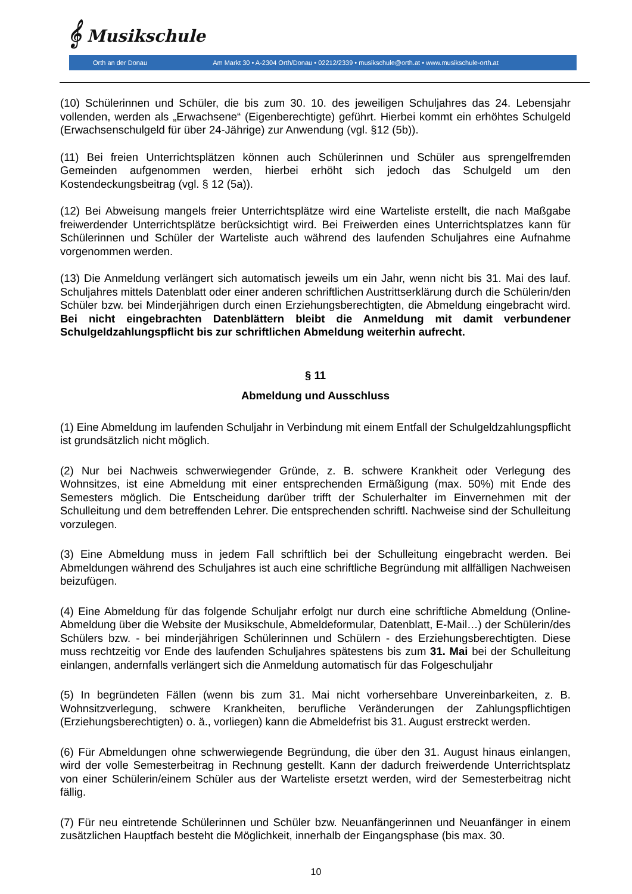𝄞 Musikschule
Orth an der Donau Am Markt 30 • A-2304 Orth/Donau • 02212/2339 • musikschule@orth.at • www.musikschule-orth.at
(10) Schülerinnen und Schüler, die bis zum 30. 10. des jeweiligen Schuljahres das 24. Lebensjahr vollenden, werden als „Erwachsene“ (Eigenberechtigte) geführt. Hierbei kommt ein erhöhtes Schulgeld (Erwachsenschulgeld für über 24-Jährige) zur Anwendung (vgl. §12 (5b)).
(11) Bei freien Unterrichtsplätzen können auch Schülerinnen und Schüler aus sprengelfremden Gemeinden aufgenommen werden, hierbei erhöht sich jedoch das Schulgeld um den Kostendeckungsbeitrag (vgl. § 12 (5a)).
(12) Bei Abweisung mangels freier Unterrichtsplätze wird eine Warteliste erstellt, die nach Maßgabe freiwerdender Unterrichtsplätze berücksichtigt wird. Bei Freiwerden eines Unterrichtsplatzes kann für Schülerinnen und Schüler der Warteliste auch während des laufenden Schuljahres eine Aufnahme vorgenommen werden.
(13) Die Anmeldung verlängert sich automatisch jeweils um ein Jahr, wenn nicht bis 31. Mai des lauf. Schuljahres mittels Datenblatt oder einer anderen schriftlichen Austrittserklärung durch die Schülerin/den Schüler bzw. bei Minderjährigen durch einen Erziehungsberechtigten, die Abmeldung eingebracht wird. Bei nicht eingebrachten Datenblättern bleibt die Anmeldung mit damit verbundener Schulgeldzahlungspflicht bis zur schriftlichen Abmeldung weiterhin aufrecht.
§ 11
Abmeldung und Ausschluss
(1) Eine Abmeldung im laufenden Schuljahr in Verbindung mit einem Entfall der Schulgeldzahlungspflicht ist grundsätzlich nicht möglich.
(2) Nur bei Nachweis schwerwiegender Gründe, z. B. schwere Krankheit oder Verlegung des Wohnsitzes, ist eine Abmeldung mit einer entsprechenden Ermäßigung (max. 50%) mit Ende des Semesters möglich. Die Entscheidung darüber trifft der Schulerhalter im Einvernehmen mit der Schulleitung und dem betreffenden Lehrer. Die entsprechenden schriftl. Nachweise sind der Schulleitung vorzulegen.
(3) Eine Abmeldung muss in jedem Fall schriftlich bei der Schulleitung eingebracht werden. Bei Abmeldungen während des Schuljahres ist auch eine schriftliche Begründung mit allfälligen Nachweisen beizufügen.
(4) Eine Abmeldung für das folgende Schuljahr erfolgt nur durch eine schriftliche Abmeldung (Online-Abmeldung über die Website der Musikschule, Abmeldeformular, Datenblatt, E-Mail…) der Schülerin/des Schülers bzw. - bei minderjährigen Schülerinnen und Schülern - des Erziehungsberechtigten. Diese muss rechtzeitig vor Ende des laufenden Schuljahres spätestens bis zum 31. Mai bei der Schulleitung einlangen, andernfalls verlängert sich die Anmeldung automatisch für das Folgeschuljahr
(5) In begründeten Fällen (wenn bis zum 31. Mai nicht vorhersehbare Unvereinbarkeiten, z. B. Wohnsitzverlegung, schwere Krankheiten, berufliche Veränderungen der Zahlungspflichtigen (Erziehungsberechtigten) o. ä., vorliegen) kann die Abmeldefrist bis 31. August erstreckt werden.
(6) Für Abmeldungen ohne schwerwiegende Begründung, die über den 31. August hinaus einlangen, wird der volle Semesterbeitrag in Rechnung gestellt. Kann der dadurch freiwerdende Unterrichtsplatz von einer Schülerin/einem Schüler aus der Warteliste ersetzt werden, wird der Semesterbeitrag nicht fällig.
(7) Für neu eintretende Schülerinnen und Schüler bzw. Neuanfängerinnen und Neuanfänger in einem zusätzlichen Hauptfach besteht die Möglichkeit, innerhalb der Eingangsphase (bis max. 30.
10